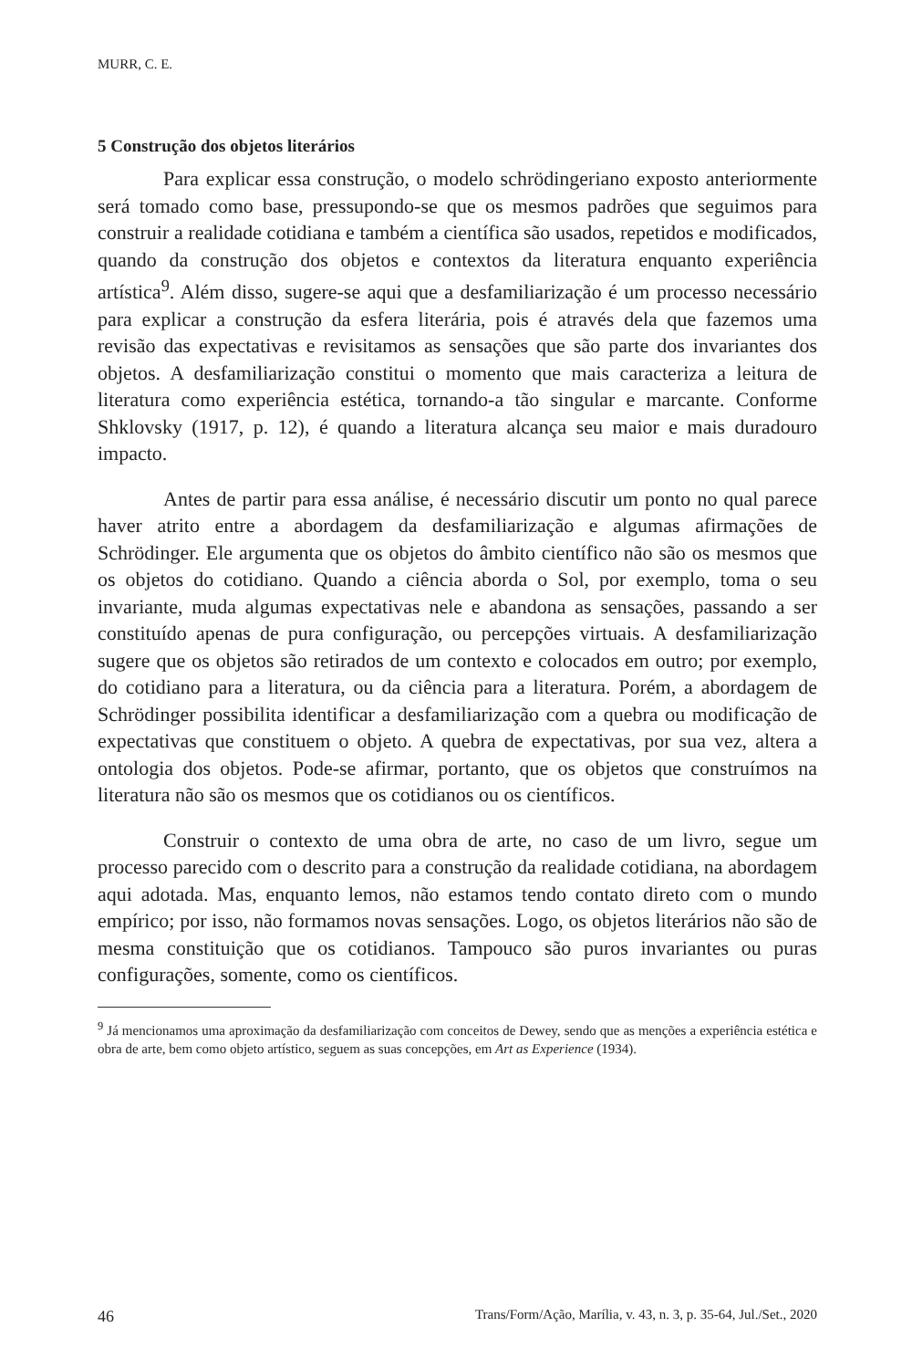MURR, C. E.
5 Construção dos objetos literários
Para explicar essa construção, o modelo schrödingeriano exposto anteriormente será tomado como base, pressupondo-se que os mesmos padrões que seguimos para construir a realidade cotidiana e também a científica são usados, repetidos e modificados, quando da construção dos objetos e contextos da literatura enquanto experiência artística<sup>9</sup>. Além disso, sugere-se aqui que a desfamiliarização é um processo necessário para explicar a construção da esfera literária, pois é através dela que fazemos uma revisão das expectativas e revisitamos as sensações que são parte dos invariantes dos objetos. A desfamiliarização constitui o momento que mais caracteriza a leitura de literatura como experiência estética, tornando-a tão singular e marcante. Conforme Shklovsky (1917, p. 12), é quando a literatura alcança seu maior e mais duradouro impacto.
Antes de partir para essa análise, é necessário discutir um ponto no qual parece haver atrito entre a abordagem da desfamiliarização e algumas afirmações de Schrödinger. Ele argumenta que os objetos do âmbito científico não são os mesmos que os objetos do cotidiano. Quando a ciência aborda o Sol, por exemplo, toma o seu invariante, muda algumas expectativas nele e abandona as sensações, passando a ser constituído apenas de pura configuração, ou percepções virtuais. A desfamiliarização sugere que os objetos são retirados de um contexto e colocados em outro; por exemplo, do cotidiano para a literatura, ou da ciência para a literatura. Porém, a abordagem de Schrödinger possibilita identificar a desfamiliarização com a quebra ou modificação de expectativas que constituem o objeto. A quebra de expectativas, por sua vez, altera a ontologia dos objetos. Pode-se afirmar, portanto, que os objetos que construímos na literatura não são os mesmos que os cotidianos ou os científicos.
Construir o contexto de uma obra de arte, no caso de um livro, segue um processo parecido com o descrito para a construção da realidade cotidiana, na abordagem aqui adotada. Mas, enquanto lemos, não estamos tendo contato direto com o mundo empírico; por isso, não formamos novas sensações. Logo, os objetos literários não são de mesma constituição que os cotidianos. Tampouco são puros invariantes ou puras configurações, somente, como os científicos.
<sup>9</sup> Já mencionamos uma aproximação da desfamiliarização com conceitos de Dewey, sendo que as menções a experiência estética e obra de arte, bem como objeto artístico, seguem as suas concepções, em Art as Experience (1934).
46 Trans/Form/Ação, Marília, v. 43, n. 3, p. 35-64, Jul./Set., 2020